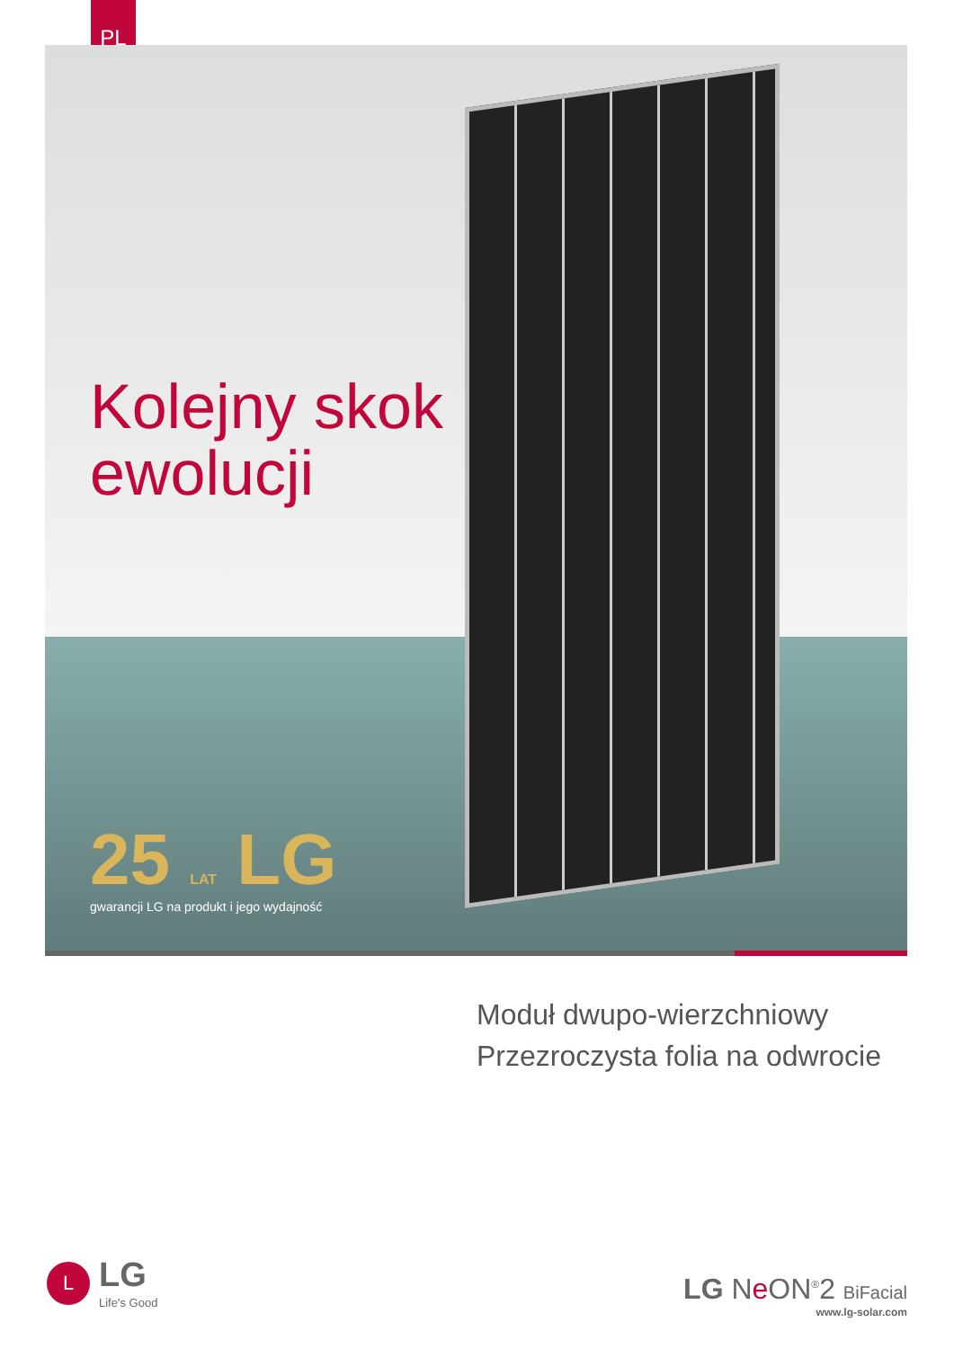PL
Kolejny skok
ewolucji
25 LAT LG
gwarancji LG na produkt i jego wydajność
Moduł dwupo-wierzchniowy
Przezroczysta folia na odwrocie
L
LG
Life's Good
LG Ne ON<sup>®</sup>2 BiFacial
www.lg-solar.com